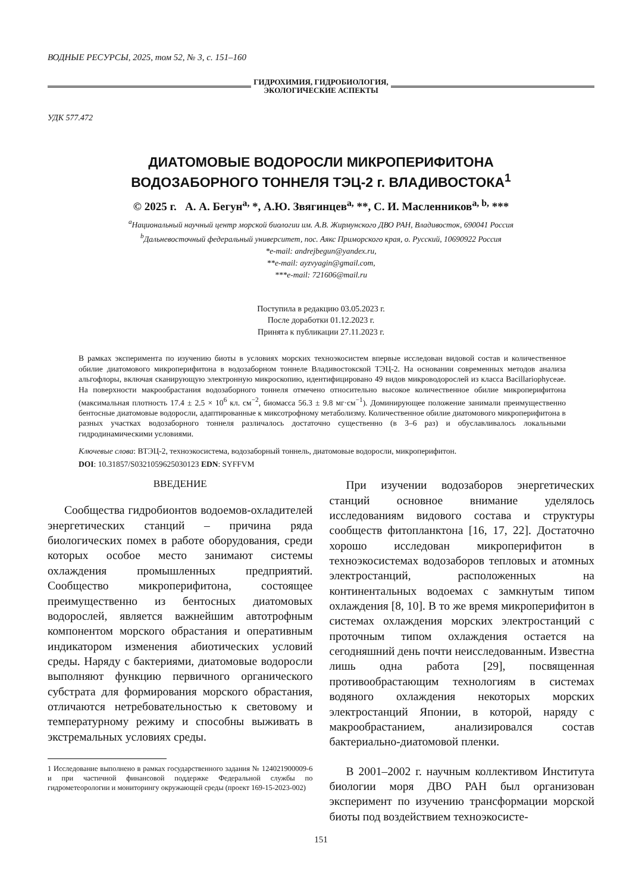ВОДНЫЕ РЕСУРСЫ, 2025, том 52, № 3, с. 151–160
ГИДРОХИМИЯ, ГИДРОБИОЛОГИЯ,
ЭКОЛОГИЧЕСКИЕ АСПЕКТЫ
УДК 577.472
ДИАТОМОВЫЕ ВОДОРОСЛИ МИКРОПЕРИФИТОНА
ВОДОЗАБОРНОГО ТОННЕЛЯ ТЭЦ-2 г. ВЛАДИВОСТОКА<sup>1</sup>
© 2025 г. А. А. Бегун<sup>a,</sup> *, А.Ю. Звягинцев<sup>a,</sup> **, С. И. Масленников<sup>a, b,</sup> ***
<sup>a</sup> Национальный научный центр морской биологии им. А.В. Жирмунского ДВО РАН, Владивосток, 690041 Россия
<sup>b</sup> Дальневосточный федеральный университет, пос. Аякс Приморского края, о. Русский, 10690922 Россия
*e-mail: andrejbegun@yandex.ru,
**e-mail: ayzvyagin@gmail.com,
***e-mail: 721606@mail.ru
Поступила в редакцию 03.05.2023 г.
После доработки 01.12.2023 г.
Принята к публикации 27.11.2023 г.
В рамках эксперимента по изучению биоты в условиях морских техноэкосистем впервые исследован видовой состав и количественное обилие диатомового микроперифитона в водозаборном тоннеле Владивостокской ТЭЦ-2. На основании современных методов анализа альгофлоры, включая сканирующую электронную микроскопию, идентифицировано 49 видов микроводорослей из класса Bacillariophyceae. На поверхности макрообрастания водозаборного тоннеля отмечено относительно высокое количественное обилие микроперифитона (максимальная плотность 17.4 ± 2.5 × 10<sup>6</sup> кл. см<sup>−2</sup>, биомасса 56.3 ± 9.8 мг·см<sup>−1</sup>). Доминирующее положение занимали преимущественно бентосные диатомовые водоросли, адаптированные к миксотрофному метаболизму. Количественное обилие диатомового микроперифитона в разных участках водозаборного тоннеля различалось достаточно существенно (в 3–6 раз) и обуславливалось локальными гидродинамическими условиями.
Ключевые слова: ВТЭЦ-2, техноэкосистема, водозаборный тоннель, диатомовые водоросли, микроперифитон.
DOI: 10.31857/S0321059625030123 EDN: SYFFVM
ВВЕДЕНИЕ
Сообщества гидробионтов водоемов-охладителей энергетических станций – причина ряда биологических помех в работе оборудования, среди которых особое место занимают системы охлаждения промышленных предприятий. Сообщество микроперифитона, состоящее преимущественно из бентосных диатомовых водорослей, является важнейшим автотрофным компонентом морского обрастания и оперативным индикатором изменения абиотических условий среды. Наряду с бактериями, диатомовые водоросли выполняют функцию первичного органического субстрата для формирования морского обрастания, отличаются нетребовательностью к световому и температурному режиму и способны выживать в экстремальных условиях среды.
1 Исследование выполнено в рамках государственного задания № 124021900009-6 и при частичной финансовой поддержке Федеральной службы по гидрометеорологии и мониторингу окружающей среды (проект 169-15-2023-002)
При изучении водозаборов энергетических станций основное внимание уделялось исследованиям видового состава и структуры сообществ фитопланктона [16, 17, 22]. Достаточно хорошо исследован микроперифитон в техноэкосистемах водозаборов тепловых и атомных электростанций, расположенных на континентальных водоемах с замкнутым типом охлаждения [8, 10]. В то же время микроперифитон в системах охлаждения морских электростанций с проточным типом охлаждения остается на сегодняшний день почти неисследованным. Известна лишь одна работа [29], посвященная противообрастающим технологиям в системах водяного охлаждения некоторых морских электростанций Японии, в которой, наряду с макрообрастанием, анализировался состав бактериально-диатомовой пленки.
В 2001–2002 г. научным коллективом Института биологии моря ДВО РАН был организован эксперимент по изучению трансформации морской биоты под воздействием техноэкосисте-
151